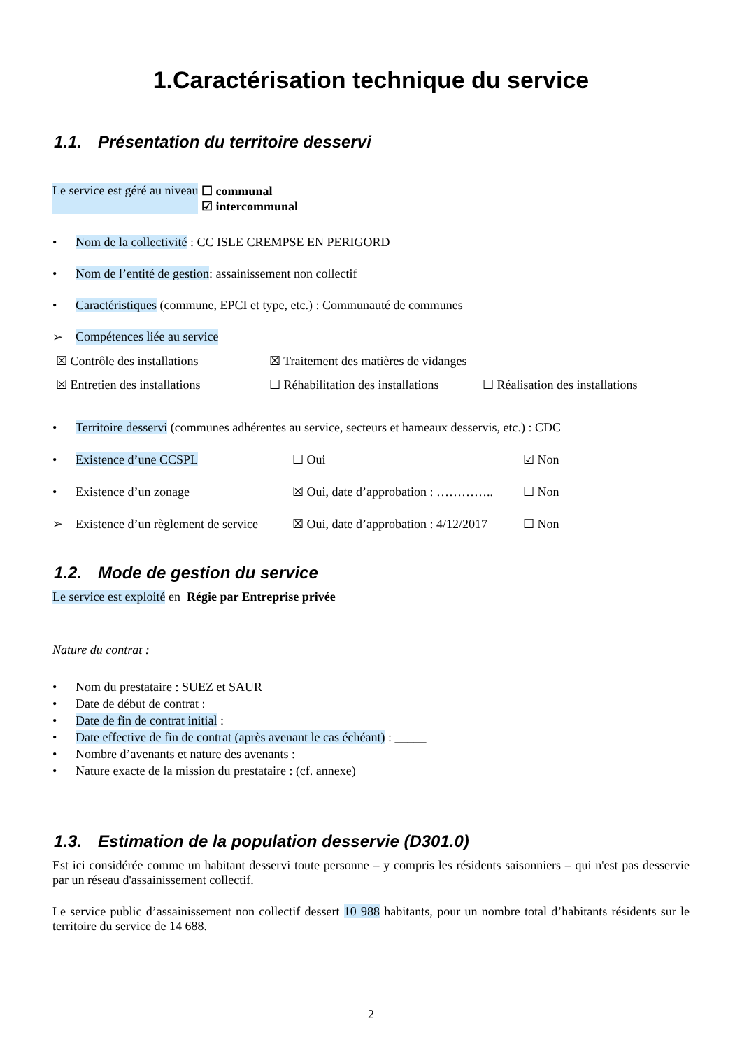1.Caractérisation technique du service
1.1. Présentation du territoire desservi
Le service est géré au niveau ☐ communal
☑ intercommunal
• Nom de la collectivité : CC ISLE CREMPSE EN PERIGORD
• Nom de l’entité de gestion: assainissement non collectif
• Caractéristiques (commune, EPCI et type, etc.) : Communauté de communes
➢ Compétences liée au service
☒ Contrôle des installations
☒ Entretien des installations
☒ Traitement des matières de vidanges
☐ Réhabilitation des installations
☐ Réalisation des installations
• Territoire desservi (communes adhérentes au service, secteurs et hameaux desservis, etc.) : CDC
• Existence d’une CCSPL ☐ Oui ☑ Non
• Existence d’un zonage ☒ Oui, date d’approbation : ………….. ☐ Non
➢ Existence d’un règlement de service ☒ Oui, date d’approbation : 4/12/2017 ☐ Non
1.2. Mode de gestion du service
Le service est exploité en Régie par Entreprise privée
Nature du contrat :
• Nom du prestataire : SUEZ et SAUR
• Date de début de contrat :
• Date de fin de contrat initial :
• Date effective de fin de contrat (après avenant le cas échéant) : _____
• Nombre d’avenants et nature des avenants :
• Nature exacte de la mission du prestataire : (cf. annexe)
1.3. Estimation de la population desservie (D301.0)
Est ici considérée comme un habitant desservi toute personne – y compris les résidents saisonniers – qui n'est pas desservie par un réseau d'assainissement collectif.
Le service public d’assainissement non collectif dessert 10 988 habitants, pour un nombre total d’habitants résidents sur le territoire du service de 14 688.
2